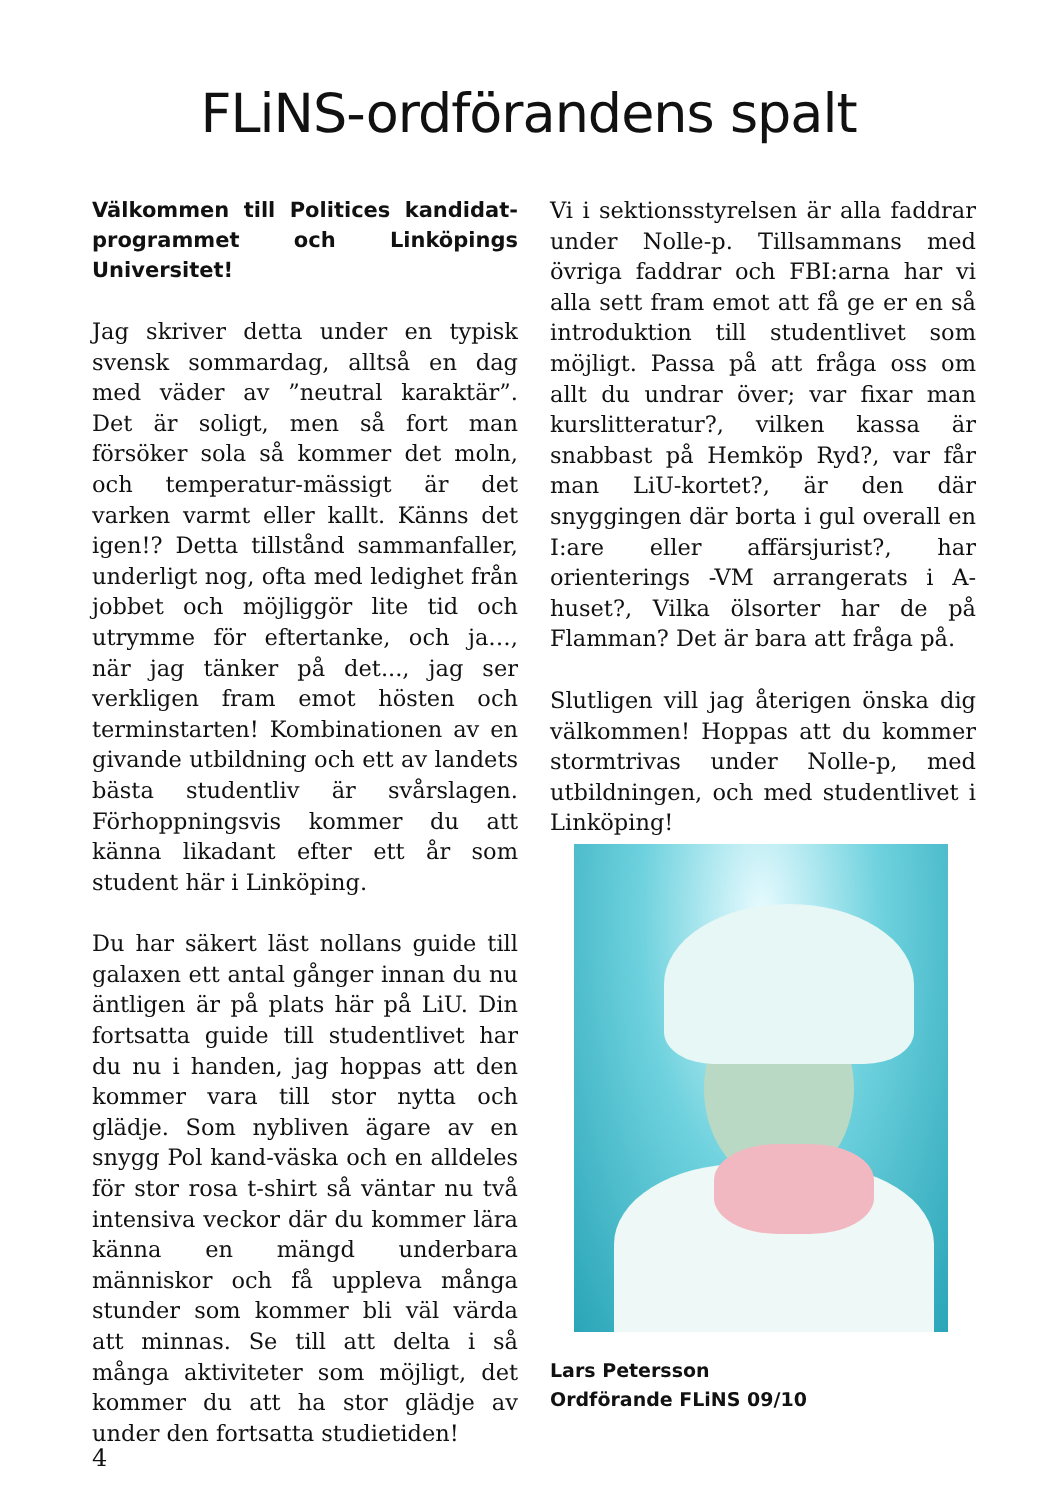FLiNS-ordförandens spalt
Välkommen till Politices kandidat-programmet och Linköpings Universitet!
Jag skriver detta under en typisk svensk sommardag, alltså en dag med väder av ”neutral karaktär”. Det är soligt, men så fort man försöker sola så kommer det moln, och temperatur-mässigt är det varken varmt eller kallt. Känns det igen!? Detta tillstånd sammanfaller, underligt nog, ofta med ledighet från jobbet och möjliggör lite tid och utrymme för eftertanke, och ja…, när jag tänker på det..., jag ser verkligen fram emot hösten och terminstarten! Kombinationen av en givande utbildning och ett av landets bästa studentliv är svårslagen. Förhoppningsvis kommer du att känna likadant efter ett år som student här i Linköping.
Du har säkert läst nollans guide till galaxen ett antal gånger innan du nu äntligen är på plats här på LiU. Din fortsatta guide till studentlivet har du nu i handen, jag hoppas att den kommer vara till stor nytta och glädje. Som nybliven ägare av en snygg Pol kand-väska och en alldeles för stor rosa t-shirt så väntar nu två intensiva veckor där du kommer lära känna en mängd underbara människor och få uppleva många stunder som kommer bli väl värda att minnas. Se till att delta i så många aktiviteter som möjligt, det kommer du att ha stor glädje av under den fortsatta studietiden!
Vi i sektionsstyrelsen är alla faddrar under Nolle-p. Tillsammans med övriga faddrar och FBI:arna har vi alla sett fram emot att få ge er en så introduktion till studentlivet som möjligt. Passa på att fråga oss om allt du undrar över; var fixar man kurslitteratur?, vilken kassa är snabbast på Hemköp Ryd?, var får man LiU-kortet?, är den där snyggingen där borta i gul overall en I:are eller affärsjurist?, har orienterings -VM arrangerats i A-huset?, Vilka ölsorter har de på Flamman? Det är bara att fråga på.
Slutligen vill jag återigen önska dig välkommen! Hoppas att du kommer stormtrivas under Nolle-p, med utbildningen, och med studentlivet i Linköping!
Lars Petersson
Ordförande FLiNS 09/10
4